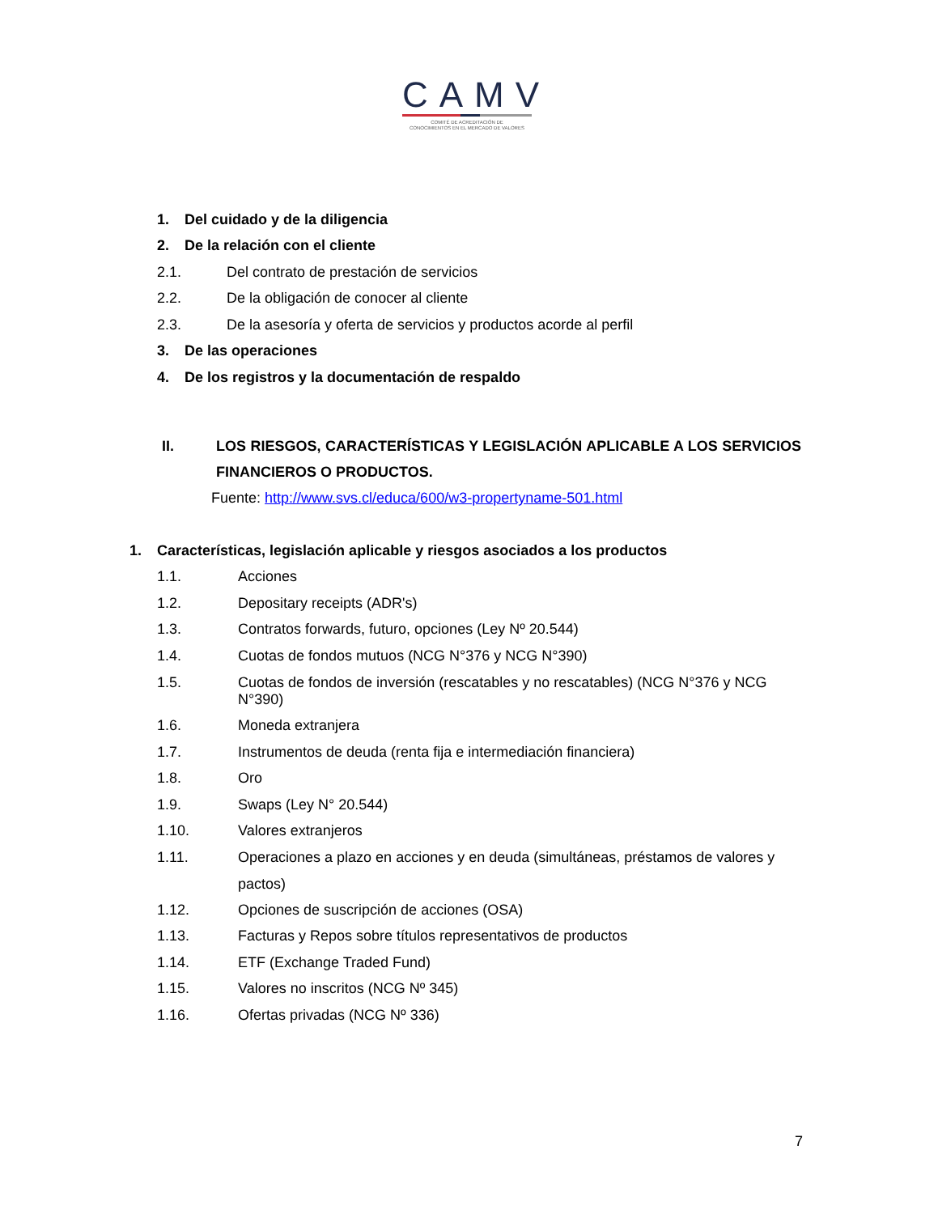CAMV
COMITÉ DE ACREDITACIÓN DE
CONOCIMIENTOS EN EL MERCADO DE VALORES
1. Del cuidado y de la diligencia
2. De la relación con el cliente
2.1. Del contrato de prestación de servicios
2.2. De la obligación de conocer al cliente
2.3. De la asesoría y oferta de servicios y productos acorde al perfil
3. De las operaciones
4. De los registros y la documentación de respaldo
II. LOS RIESGOS, CARACTERÍSTICAS Y LEGISLACIÓN APLICABLE A LOS SERVICIOS FINANCIEROS O PRODUCTOS.
Fuente: http://www.svs.cl/educa/600/w3-propertyname-501.html
1. Características, legislación aplicable y riesgos asociados a los productos
1.1. Acciones
1.2. Depositary receipts (ADR's)
1.3. Contratos forwards, futuro, opciones (Ley Nº 20.544)
1.4. Cuotas de fondos mutuos (NCG N°376 y NCG N°390)
1.5. Cuotas de fondos de inversión (rescatables y no rescatables) (NCG N°376 y NCG N°390)
1.6. Moneda extranjera
1.7. Instrumentos de deuda (renta fija e intermediación financiera)
1.8. Oro
1.9. Swaps (Ley N° 20.544)
1.10. Valores extranjeros
1.11. Operaciones a plazo en acciones y en deuda (simultáneas, préstamos de valores y pactos)
1.12. Opciones de suscripción de acciones (OSA)
1.13. Facturas y Repos sobre títulos representativos de productos
1.14. ETF (Exchange Traded Fund)
1.15. Valores no inscritos (NCG Nº 345)
1.16. Ofertas privadas (NCG Nº 336)
7